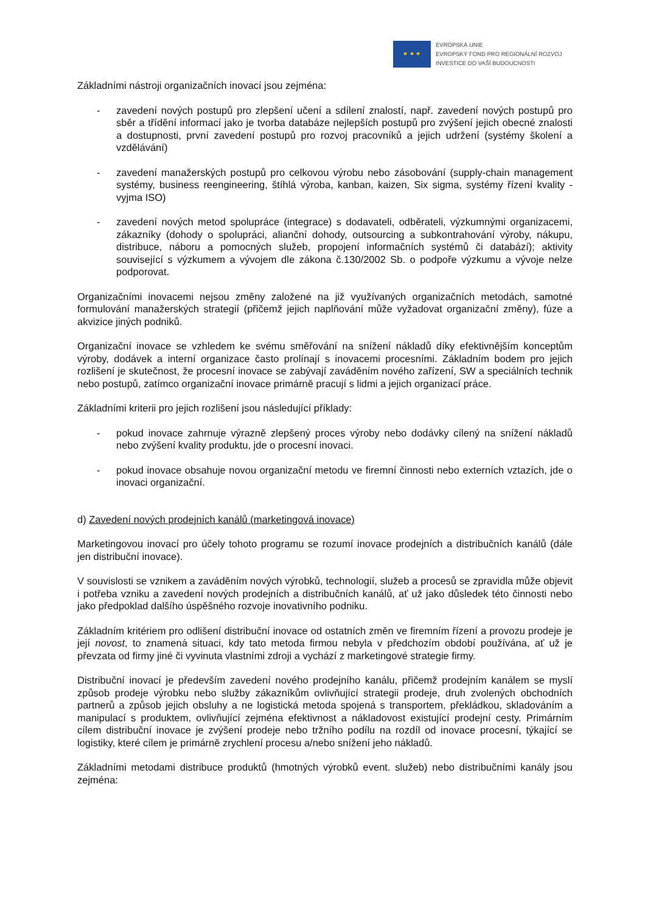★ ★ ★
EVROPSKÁ UNIE
EVROPSKÝ FOND PRO REGIONÁLNÍ ROZVOJ
INVESTICE DO VAŠÍ BUDOUCNOSTI
Základními nástroji organizačních inovací jsou zejména:
- zavedení nových postupů pro zlepšení učení a sdílení znalostí, např. zavedení nových postupů pro sběr a třídění informací jako je tvorba databáze nejlepších postupů pro zvýšení jejich obecné znalosti a dostupnosti, první zavedení postupů pro rozvoj pracovníků a jejich udržení (systémy školení a vzdělávání)
- zavedení manažerských postupů pro celkovou výrobu nebo zásobování (supply-chain management systémy, business reengineering, štíhlá výroba, kanban, kaizen, Six sigma, systémy řízení kvality -vyjma ISO)
- zavedení nových metod spolupráce (integrace) s dodavateli, odběrateli, výzkumnými organizacemi, zákazníky (dohody o spolupráci, alianční dohody, outsourcing a subkontrahování výroby, nákupu, distribuce, náboru a pomocných služeb, propojení informačních systémů či databází); aktivity související s výzkumem a vývojem dle zákona č.130/2002 Sb. o podpoře výzkumu a vývoje nelze podporovat.
Organizačními inovacemi nejsou změny založené na již využívaných organizačních metodách, samotné formulování manažerských strategií (přičemž jejich naplňování může vyžadovat organizační změny), fúze a akvizice jiných podniků.
Organizační inovace se vzhledem ke svému směřování na snížení nákladů díky efektivnějším konceptům výroby, dodávek a interní organizace často prolínají s inovacemi procesními. Základním bodem pro jejich rozlišení je skutečnost, že procesní inovace se zabývají zaváděním nového zařízení, SW a speciálních technik nebo postupů, zatímco organizační inovace primárně pracují s lidmi a jejich organizací práce.
Základními kriterii pro jejich rozlišení jsou následující příklady:
- pokud inovace zahrnuje výrazně zlepšený proces výroby nebo dodávky cílený na snížení nákladů nebo zvýšení kvality produktu, jde o procesní inovaci.
- pokud inovace obsahuje novou organizační metodu ve firemní činnosti nebo externích vztazích, jde o inovaci organizační.
d) Zavedení nových prodejních kanálů (marketingová inovace)
Marketingovou inovací pro účely tohoto programu se rozumí inovace prodejních a distribučních kanálů (dále jen distribuční inovace).
V souvislosti se vznikem a zaváděním nových výrobků, technologií, služeb a procesů se zpravidla může objevit i potřeba vzniku a zavedení nových prodejních a distribučních kanálů, ať už jako důsledek této činnosti nebo jako předpoklad dalšího úspěšného rozvoje inovativního podniku.
Základním kritériem pro odlišení distribuční inovace od ostatních změn ve firemním řízení a provozu prodeje je její novost, to znamená situaci, kdy tato metoda firmou nebyla v předchozím období používána, ať už je převzata od firmy jiné či vyvinuta vlastními zdroji a vychází z marketingové strategie firmy.
Distribuční inovací je především zavedení nového prodejního kanálu, přičemž prodejním kanálem se myslí způsob prodeje výrobku nebo služby zákazníkům ovlivňující strategii prodeje, druh zvolených obchodních partnerů a způsob jejich obsluhy a ne logistická metoda spojená s transportem, překládkou, skladováním a manipulací s produktem, ovlivňující zejména efektivnost a nákladovost existující prodejní cesty. Primárním cílem distribuční inovace je zvýšení prodeje nebo tržního podílu na rozdíl od inovace procesní, týkající se logistiky, které cílem je primárně zrychlení procesu a/nebo snížení jeho nákladů.
Základními metodami distribuce produktů (hmotných výrobků event. služeb) nebo distribučními kanály jsou zejména: